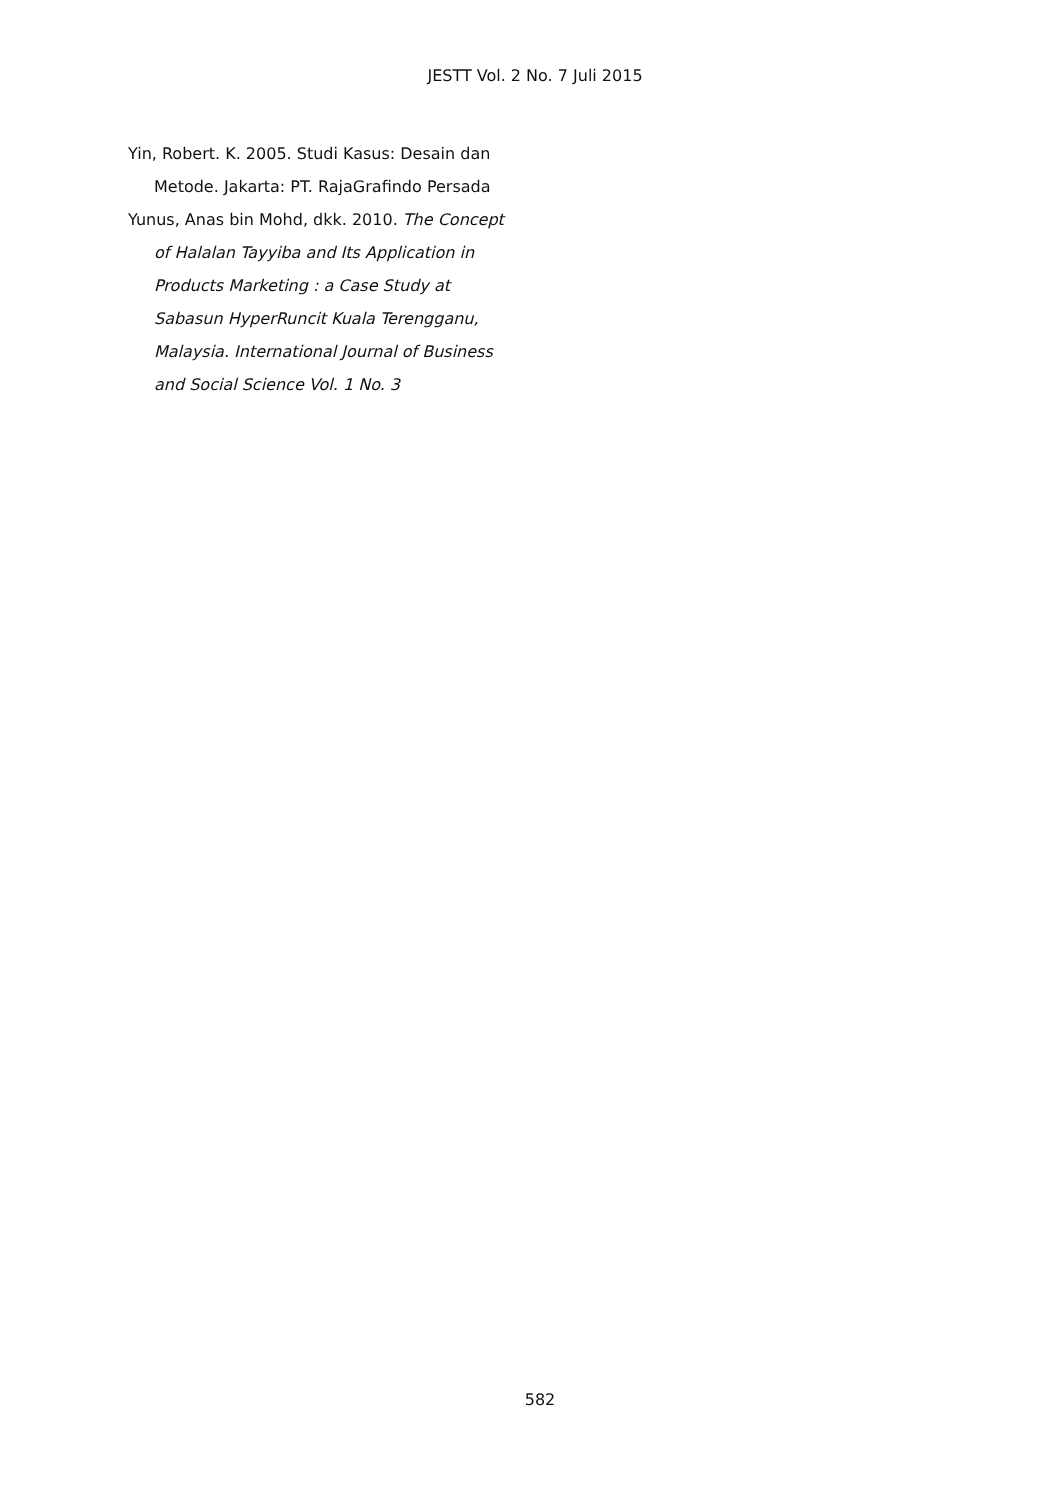JESTT Vol. 2 No. 7 Juli 2015
Yin, Robert. K. 2005. Studi Kasus: Desain dan Metode. Jakarta: PT. RajaGrafindo Persada
Yunus, Anas bin Mohd, dkk. 2010. The Concept of Halalan Tayyiba and Its Application in Products Marketing : a Case Study at Sabasun HyperRuncit Kuala Terengganu, Malaysia. International Journal of Business and Social Science Vol. 1 No. 3
582